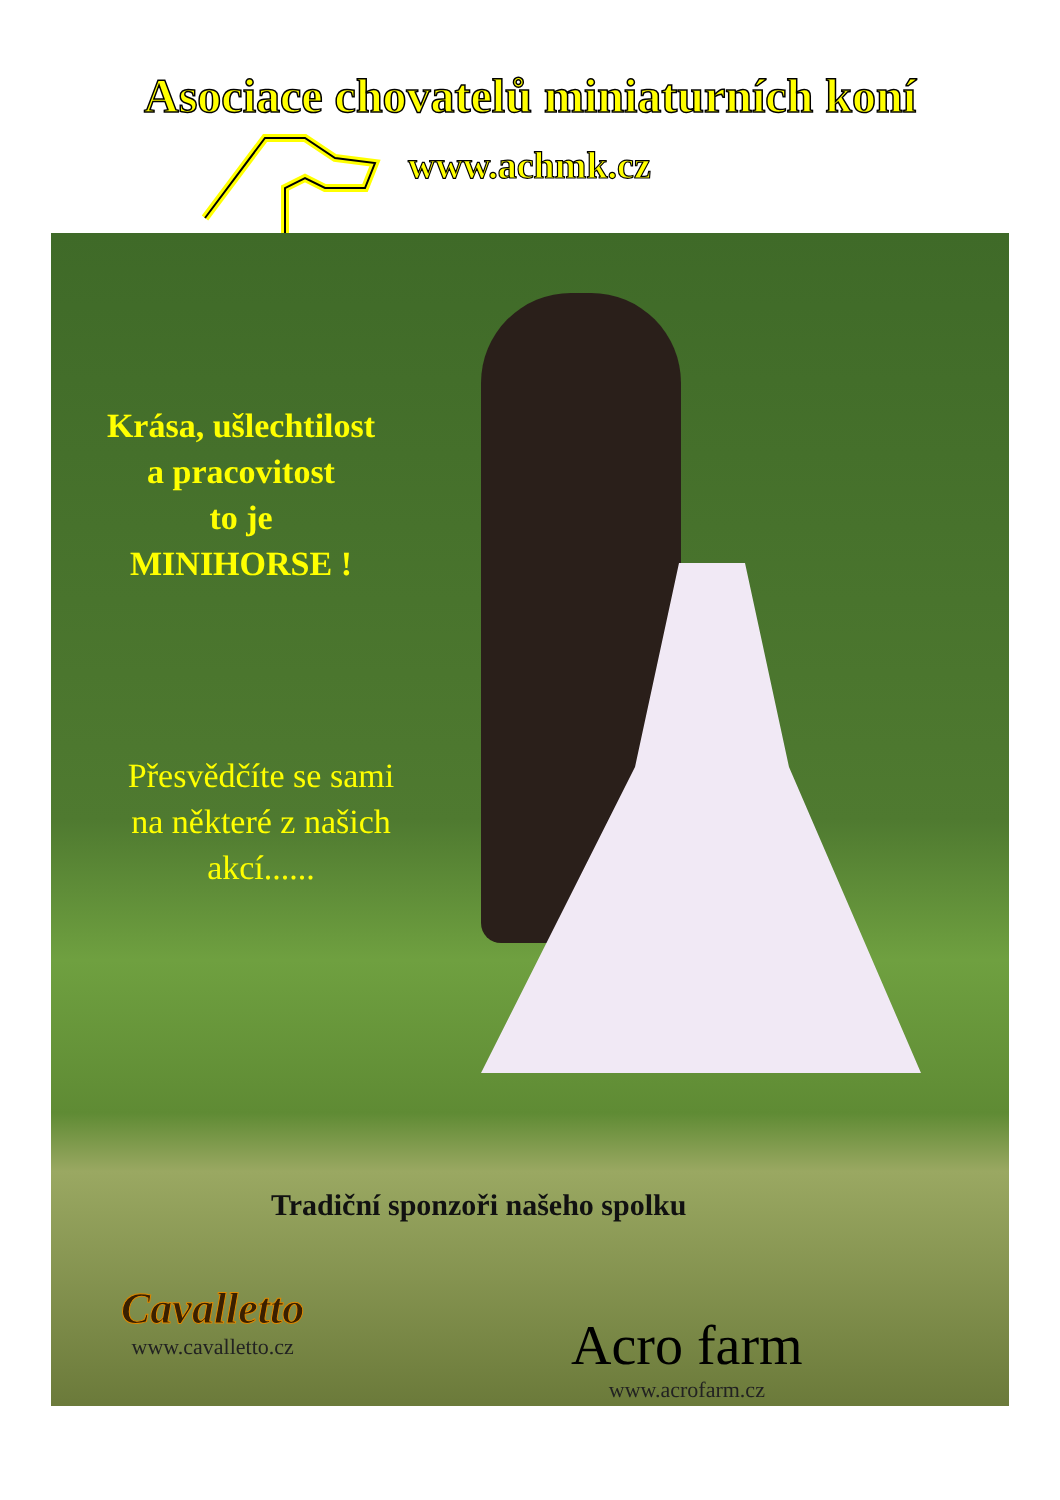Asociace chovatelů miniaturních koní
www.achmk.cz
Krása, ušlechtilost
a pracovitost
to je
MINIHORSE !
Přesvědčíte se sami
na některé z našich
akcí......
Tradiční sponzoři našeho spolku
Cavalletto
www.cavalletto.cz
Acro farm
www.acrofarm.cz